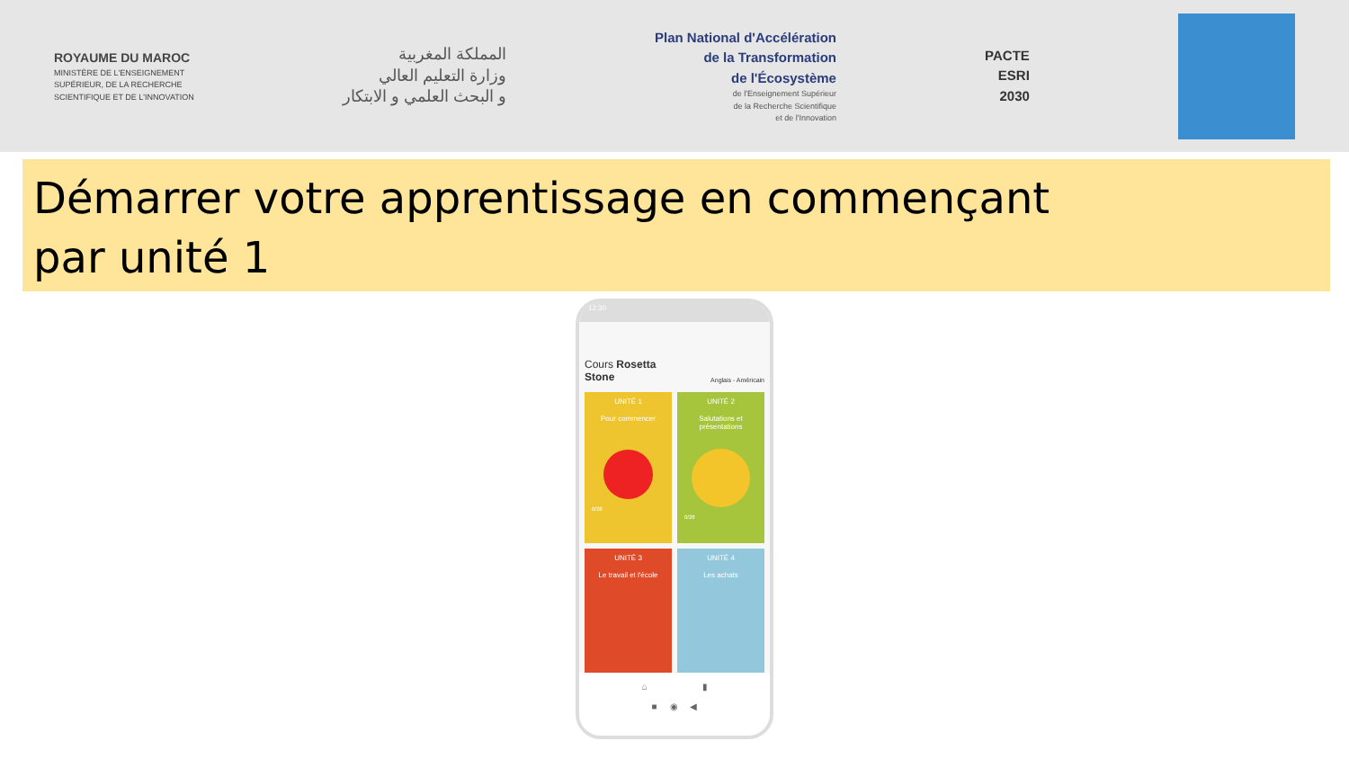ROYAUME DU MAROC
MINISTÈRE DE L'ENSEIGNEMENT
SUPÉRIEUR, DE LA RECHERCHE
SCIENTIFIQUE ET DE L'INNOVATION
المملكة المغربية
وزارة التعليم العالي
و البحث العلمي و الابتكار
Plan National d'Accélération
de la Transformation
de l'Écosystème
de l'Enseignement Supérieur
de la Recherche Scientifique
et de l'Innovation
PACTE
ESRI
2030
Démarrer votre apprentissage en commençant
par unité 1
12:30
Cours Rosetta
Stone Anglais - Américain
UNITÉ 1
Pour commencer
0/28
UNITÉ 2
Salutations et
présentations
0/28
UNITÉ 3
Le travail et l'école
UNITÉ 4
Les achats
⌂ ▮
■ ◉ ◀